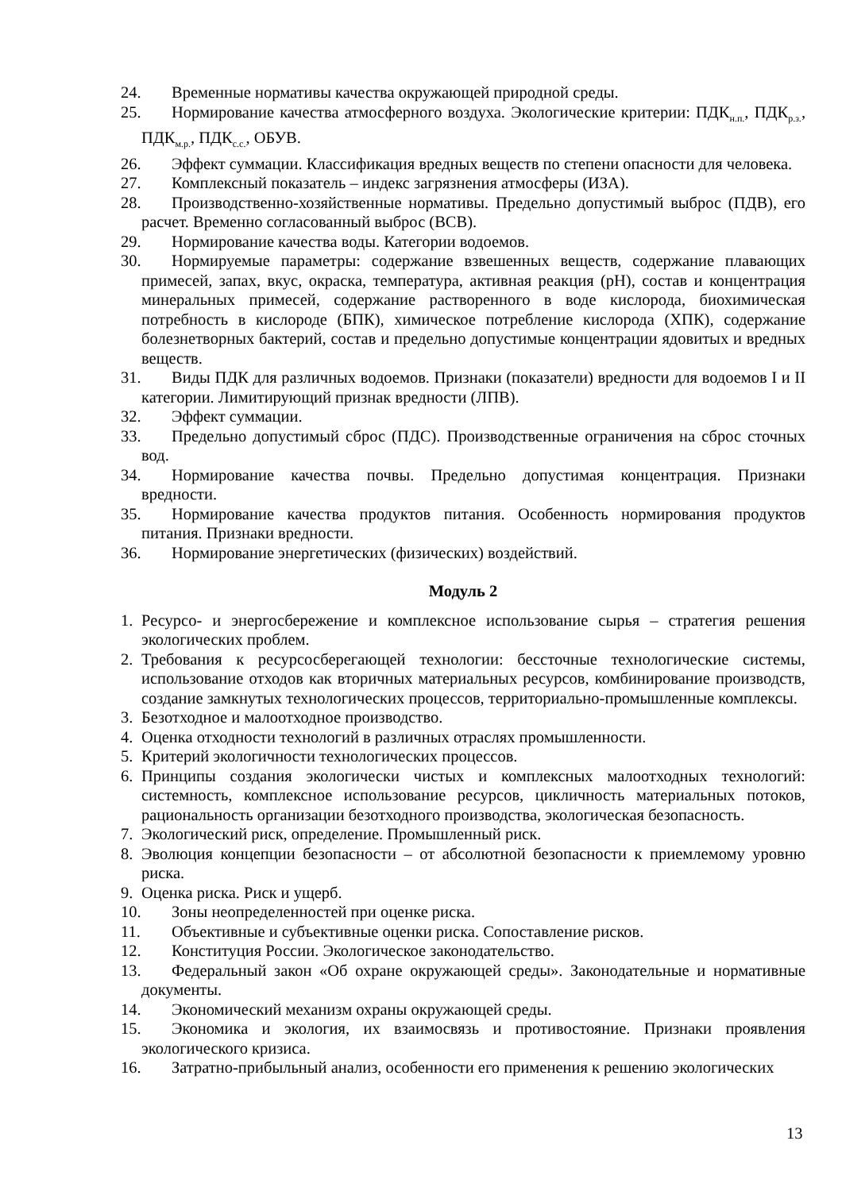24. Временные нормативы качества окружающей природной среды.
25. Нормирование качества атмосферного воздуха. Экологические критерии: ПДК<sub>н.п.</sub>, ПДК<sub>р.з.</sub>, ПДК<sub>м.р.</sub>, ПДК<sub>с.с.</sub>, ОБУВ.
26. Эффект суммации. Классификация вредных веществ по степени опасности для человека.
27. Комплексный показатель – индекс загрязнения атмосферы (ИЗА).
28. Производственно-хозяйственные нормативы. Предельно допустимый выброс (ПДВ), его расчет. Временно согласованный выброс (ВСВ).
29. Нормирование качества воды. Категории водоемов.
30. Нормируемые параметры: содержание взвешенных веществ, содержание плавающих примесей, запах, вкус, окраска, температура, активная реакция (pH), состав и концентрация минеральных примесей, содержание растворенного в воде кислорода, биохимическая потребность в кислороде (БПК), химическое потребление кислорода (ХПК), содержание болезнетворных бактерий, состав и предельно допустимые концентрации ядовитых и вредных веществ.
31. Виды ПДК для различных водоемов. Признаки (показатели) вредности для водоемов I и II категории. Лимитирующий признак вредности (ЛПВ).
32. Эффект суммации.
33. Предельно допустимый сброс (ПДС). Производственные ограничения на сброс сточных вод.
34. Нормирование качества почвы. Предельно допустимая концентрация. Признаки вредности.
35. Нормирование качества продуктов питания. Особенность нормирования продуктов питания. Признаки вредности.
36. Нормирование энергетических (физических) воздействий.
Модуль 2
1. Ресурсо- и энергосбережение и комплексное использование сырья – стратегия решения экологических проблем.
2. Требования к ресурсосберегающей технологии: бессточные технологические системы, использование отходов как вторичных материальных ресурсов, комбинирование производств, создание замкнутых технологических процессов, территориально-промышленные комплексы.
3. Безотходное и малоотходное производство.
4. Оценка отходности технологий в различных отраслях промышленности.
5. Критерий экологичности технологических процессов.
6. Принципы создания экологически чистых и комплексных малоотходных технологий: системность, комплексное использование ресурсов, цикличность материальных потоков, рациональность организации безотходного производства, экологическая безопасность.
7. Экологический риск, определение. Промышленный риск.
8. Эволюция концепции безопасности – от абсолютной безопасности к приемлемому уровню риска.
9. Оценка риска. Риск и ущерб.
10. Зоны неопределенностей при оценке риска.
11. Объективные и субъективные оценки риска. Сопоставление рисков.
12. Конституция России. Экологическое законодательство.
13. Федеральный закон «Об охране окружающей среды». Законодательные и нормативные документы.
14. Экономический механизм охраны окружающей среды.
15. Экономика и экология, их взаимосвязь и противостояние. Признаки проявления экологического кризиса.
16. Затратно-прибыльный анализ, особенности его применения к решению экологических
13